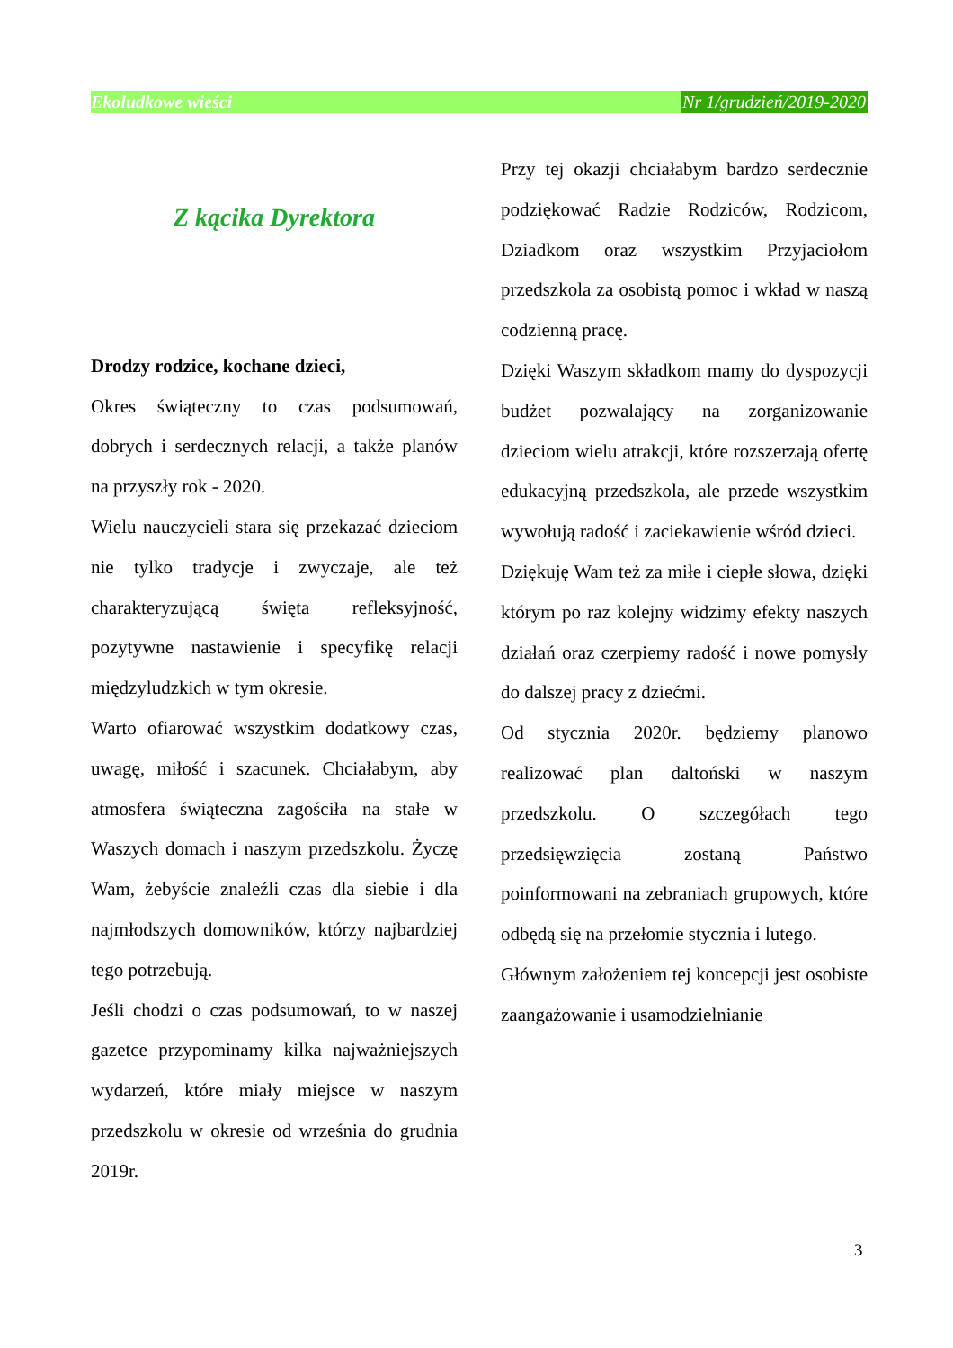Ekoludkowe wieści Nr 1/grudzień/2019-2020
Z kącika Dyrektora
Drodzy rodzice, kochane dzieci,
Okres świąteczny to czas podsumowań, dobrych i serdecznych relacji, a także planów na przyszły rok - 2020.
Wielu nauczycieli stara się przekazać dzieciom nie tylko tradycje i zwyczaje, ale też charakteryzującą święta refleksyjność, pozytywne nastawienie i specyfikę relacji międzyludzkich w tym okresie.
Warto ofiarować wszystkim dodatkowy czas, uwagę, miłość i szacunek. Chciałabym, aby atmosfera świąteczna zagościła na stałe w Waszych domach i naszym przedszkolu. Życzę Wam, żebyście znaleźli czas dla siebie i dla najmłodszych domowników, którzy najbardziej tego potrzebują.
Jeśli chodzi o czas podsumowań, to w naszej gazetce przypominamy kilka najważniejszych wydarzeń, które miały miejsce w naszym przedszkolu w okresie od września do grudnia 2019r.
Przy tej okazji chciałabym bardzo serdecznie podziękować Radzie Rodziców, Rodzicom, Dziadkom oraz wszystkim Przyjaciołom przedszkola za osobistą pomoc i wkład w naszą codzienną pracę.
Dzięki Waszym składkom mamy do dyspozycji budżet pozwalający na zorganizowanie dzieciom wielu atrakcji, które rozszerzają ofertę edukacyjną przedszkola, ale przede wszystkim wywołują radość i zaciekawienie wśród dzieci.
Dziękuję Wam też za miłe i ciepłe słowa, dzięki którym po raz kolejny widzimy efekty naszych działań oraz czerpiemy radość i nowe pomysły do dalszej pracy z dziećmi.
Od stycznia 2020r. będziemy planowo realizować plan daltoński w naszym przedszkolu. O szczegółach tego przedsięwzięcia zostaną Państwo poinformowani na zebraniach grupowych, które odbędą się na przełomie stycznia i lutego.
Głównym założeniem tej koncepcji jest osobiste zaangażowanie i usamodzielnianie
3